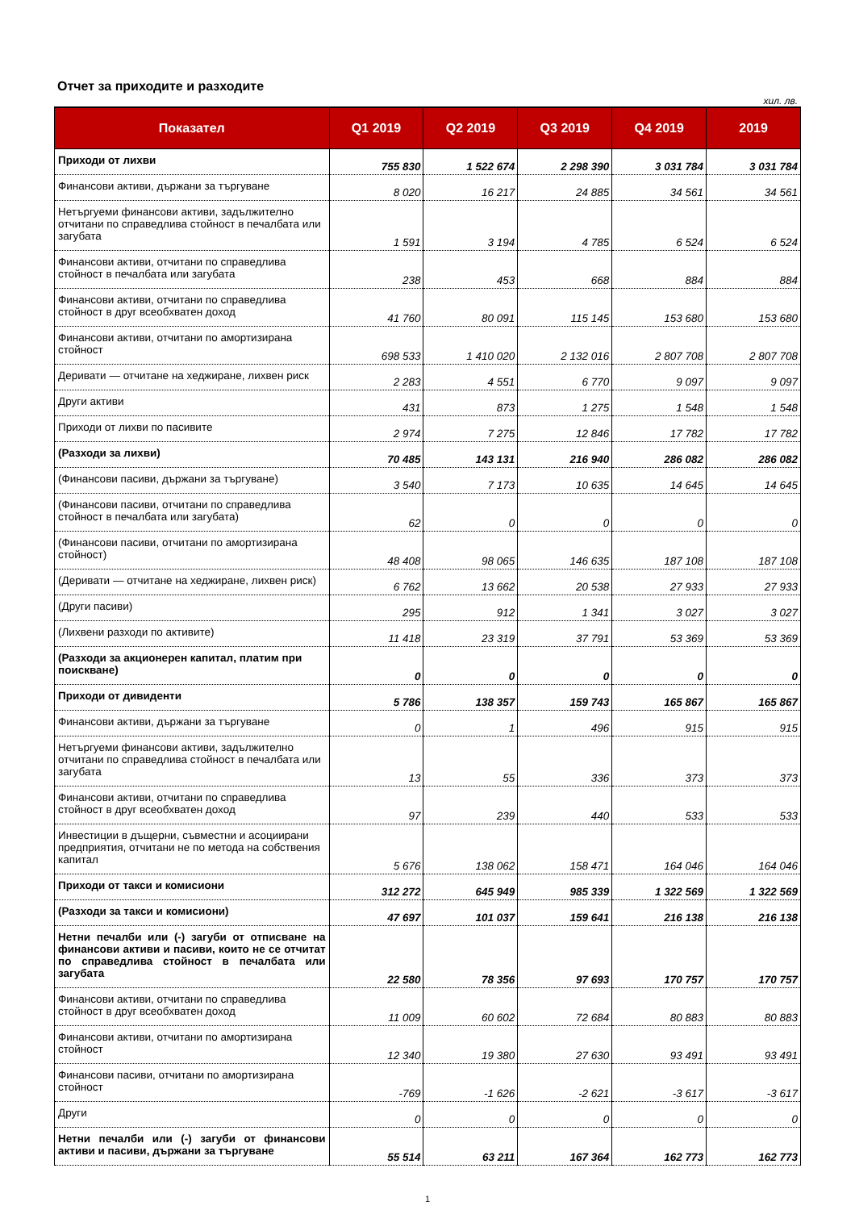Отчет за приходите и разходите
хил. лв.
| Показател | Q1 2019 | Q2 2019 | Q3 2019 | Q4 2019 | 2019 |
| --- | --- | --- | --- | --- | --- |
| Приходи от лихви | 755 830 | 1 522 674 | 2 298 390 | 3 031 784 | 3 031 784 |
| Финансови активи, държани за търгуване | 8 020 | 16 217 | 24 885 | 34 561 | 34 561 |
| Нетъргуеми финансови активи, задължително отчитани по справедлива стойност в печалбата или загубата | 1 591 | 3 194 | 4 785 | 6 524 | 6 524 |
| Финансови активи, отчитани по справедлива стойност в печалбата или загубата | 238 | 453 | 668 | 884 | 884 |
| Финансови активи, отчитани по справедлива стойност в друг всеобхватен доход | 41 760 | 80 091 | 115 145 | 153 680 | 153 680 |
| Финансови активи, отчитани по амортизирана стойност | 698 533 | 1 410 020 | 2 132 016 | 2 807 708 | 2 807 708 |
| Деривати — отчитане на хеджиране, лихвен риск | 2 283 | 4 551 | 6 770 | 9 097 | 9 097 |
| Други активи | 431 | 873 | 1 275 | 1 548 | 1 548 |
| Приходи от лихви по пасивите | 2 974 | 7 275 | 12 846 | 17 782 | 17 782 |
| (Разходи за лихви) | 70 485 | 143 131 | 216 940 | 286 082 | 286 082 |
| (Финансови пасиви, държани за търгуване) | 3 540 | 7 173 | 10 635 | 14 645 | 14 645 |
| (Финансови пасиви, отчитани по справедлива стойност в печалбата или загубата) | 62 | 0 | 0 | 0 | 0 |
| (Финансови пасиви, отчитани по амортизирана стойност) | 48 408 | 98 065 | 146 635 | 187 108 | 187 108 |
| (Деривати — отчитане на хеджиране, лихвен риск) | 6 762 | 13 662 | 20 538 | 27 933 | 27 933 |
| (Други пасиви) | 295 | 912 | 1 341 | 3 027 | 3 027 |
| (Лихвени разходи по активите) | 11 418 | 23 319 | 37 791 | 53 369 | 53 369 |
| (Разходи за акционерен капитал, платим при поискване) | 0 | 0 | 0 | 0 | 0 |
| Приходи от дивиденти | 5 786 | 138 357 | 159 743 | 165 867 | 165 867 |
| Финансови активи, държани за търгуване | 0 | 1 | 496 | 915 | 915 |
| Нетъргуеми финансови активи, задължително отчитани по справедлива стойност в печалбата или загубата | 13 | 55 | 336 | 373 | 373 |
| Финансови активи, отчитани по справедлива стойност в друг всеобхватен доход | 97 | 239 | 440 | 533 | 533 |
| Инвестиции в дъщерни, съвместни и асоциирани предприятия, отчитани не по метода на собствения капитал | 5 676 | 138 062 | 158 471 | 164 046 | 164 046 |
| Приходи от такси и комисиони | 312 272 | 645 949 | 985 339 | 1 322 569 | 1 322 569 |
| (Разходи за такси и комисиони) | 47 697 | 101 037 | 159 641 | 216 138 | 216 138 |
| Нетни печалби или (-) загуби от отписване на финансови активи и пасиви, които не се отчитат по справедлива стойност в печалбата или загубата | 22 580 | 78 356 | 97 693 | 170 757 | 170 757 |
| Финансови активи, отчитани по справедлива стойност в друг всеобхватен доход | 11 009 | 60 602 | 72 684 | 80 883 | 80 883 |
| Финансови активи, отчитани по амортизирана стойност | 12 340 | 19 380 | 27 630 | 93 491 | 93 491 |
| Финансови пасиви, отчитани по амортизирана стойност | -769 | -1 626 | -2 621 | -3 617 | -3 617 |
| Други | 0 | 0 | 0 | 0 | 0 |
| Нетни печалби или (-) загуби от финансови активи и пасиви, държани за търгуване | 55 514 | 63 211 | 167 364 | 162 773 | 162 773 |
1